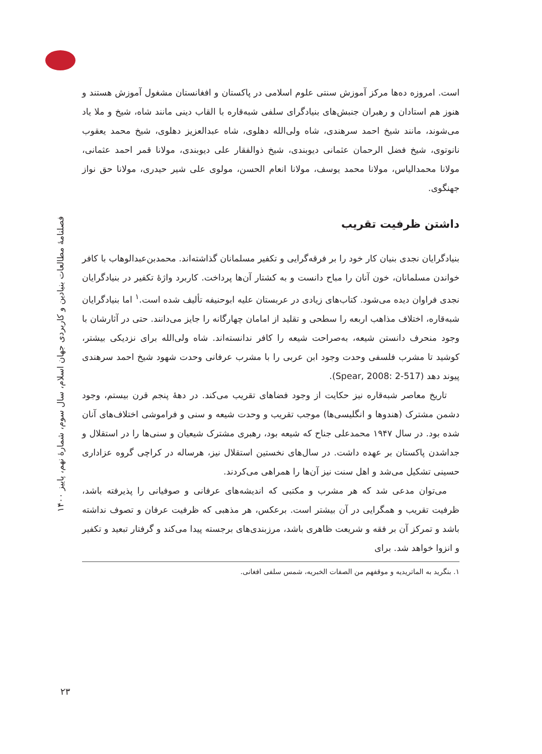فصلنامهٔ مطالعات بنیادین و کاربردی جهان اسلام، سال سوم، شمارهٔ نهم، پاییز ۱۴۰۰
۲۳
است. امروزه ده‌ها مرکز آموزش سنتی علوم اسلامی در پاکستان و افغانستان مشغول آموزش هستند و هنوز هم استادان و رهبران جنبش‌های بنیادگرای سلفی شبه‌قاره با القاب دینی مانند شاه، شیخ و ملا یاد می‌شوند، مانند شیخ احمد سرهندی، شاه ولی‌الله دهلوی، شاه عبدالعزیز دهلوی، شیخ محمد یعقوب نانوتوی، شیخ فضل الرحمان عثمانی دیوبندی، شیخ ذوالفقار علی دیوبندی، مولانا قمر احمد عثمانی، مولانا محمدالیاس، مولانا محمد یوسف، مولانا انعام الحسن، مولوی علی شیر حیدری، مولانا حق نواز جهنگوی.
داشتن ظرفیت تقریب
بنیادگرایان نجدی بنیان کار خود را بر فرقه‌گرایی و تکفیر مسلمانان گذاشته‌اند. محمدبن‌عبدالوهاب با کافر خواندن مسلمانان، خون آنان را مباح دانست و به کشتار آن‌ها پرداخت. کاربرد واژهٔ تکفیر در بنیادگرایان نجدی فراوان دیده می‌شود. کتاب‌های زیادی در عربستان علیه ابوحنیفه تألیف شده است.<sup>۱</sup> اما بنیادگرایان شبه‌قاره، اختلاف مذاهب اربعه را سطحی و تقلید از امامان چهارگانه را جایز می‌دانند. حتی در آثارشان با وجود منحرف دانستن شیعه، به‌صراحت شیعه را کافر ندانسته‌اند. شاه ولی‌الله برای نزدیکی بیشتر، کوشید تا مشرب فلسفی وحدت وجود ابن عربی را با مشرب عرفانی وحدت شهود شیخ احمد سرهندی پیوند دهد (Spear, 2008: 2-517).
تاریخ معاصر شبه‌قاره نیز حکایت از وجود فضاهای تقریب می‌کند. در دههٔ پنجم قرن بیستم، وجود دشمن مشترک (هندوها و انگلیسی‌ها) موجب تقریب و وحدت شیعه و سنی و فراموشی اختلاف‌های آنان شده بود. در سال ۱۹۴۷ محمدعلی جناح که شیعه بود، رهبری مشترک شیعیان و سنی‌ها را در استقلال و جداشدن پاکستان بر عهده داشت. در سال‌های نخستین استقلال نیز، هرساله در کراچی گروه عزاداری حسینی تشکیل می‌شد و اهل سنت نیز آن‌ها را همراهی می‌کردند.
می‌توان مدعی شد که هر مشرب و مکتبی که اندیشه‌های عرفانی و صوفیانی را پذیرفته باشد، ظرفیت تقریب و همگرایی در آن بیشتر است. برعکس، هر مذهبی که ظرفیت عرفان و تصوف نداشته باشد و تمرکز آن بر فقه و شریعت ظاهری باشد، مرزبندی‌های برجسته پیدا می‌کند و گرفتار تبعید و تکفیر و انزوا خواهد شد. برای
۱. بنگرید به الماتریدیه و موقفهم من الصفات الخبریه، شمس سلفی افغانی.